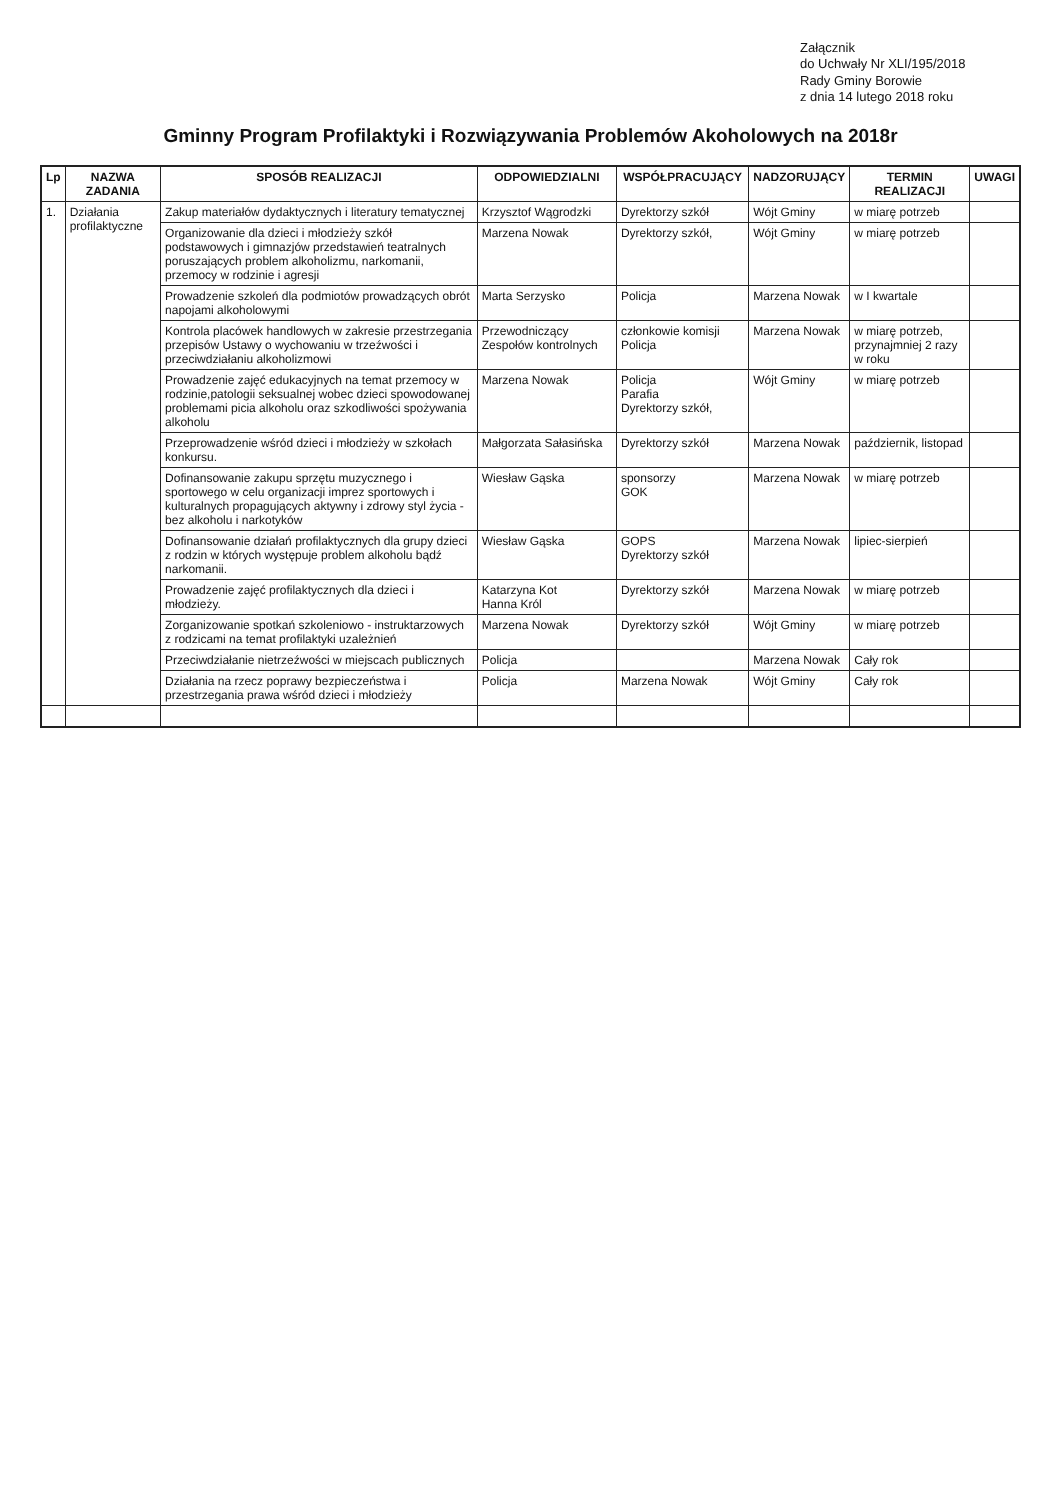Załącznik
do Uchwały Nr XLI/195/2018
Rady Gminy Borowie
z dnia 14 lutego 2018 roku
Gminny Program Profilaktyki i Rozwiązywania Problemów Akoholowych na 2018r
| Lp | NAZWA ZADANIA | SPOSÓB REALIZACJI | ODPOWIEDZIALNI | WSPÓŁPRACUJĄCY | NADZORUJĄCY | TERMIN REALIZACJI | UWAGI |
| --- | --- | --- | --- | --- | --- | --- | --- |
| 1. | Działania profilaktyczne | Zakup materiałów dydaktycznych i literatury tematycznej | Krzysztof Wągrodzki | Dyrektorzy szkół | Wójt Gminy | w miarę potrzeb | |
| | | Organizowanie dla dzieci i młodzieży szkół podstawowych i gimnazjów przedstawień teatralnych poruszających problem alkoholizmu, narkomanii, przemocy w rodzinie i agresji | Marzena Nowak | Dyrektorzy szkół, | Wójt Gminy | w miarę potrzeb | |
| | | Prowadzenie szkoleń dla podmiotów prowadzących obrót napojami alkoholowymi | Marta Serzysko | Policja | Marzena Nowak | w I kwartale | |
| | | Kontrola placówek handlowych w zakresie przestrzegania przepisów Ustawy o wychowaniu w trzeźwości i przeciwdziałaniu alkoholizmowi | Przewodniczący Zespołów kontrolnych | członkowie komisji Policja | Marzena Nowak | w miarę potrzeb, przynajmniej 2 razy w roku | |
| | | Prowadzenie zajęć edukacyjnych na temat przemocy w rodzinie,patologii seksualnej wobec dzieci spowodowanej problemami picia alkoholu oraz szkodliwości spożywania alkoholu | Marzena Nowak | Policja Parafia Dyrektorzy szkół, | Wójt Gminy | w miarę potrzeb | |
| | | Przeprowadzenie wśród dzieci i młodzieży w szkołach konkursu. | Małgorzata Sałasińska | Dyrektorzy szkół | Marzena Nowak | październik, listopad | |
| | | Dofinansowanie zakupu sprzętu muzycznego i sportowego w celu organizacji imprez sportowych i kulturalnych propagujących aktywny i zdrowy styl życia - bez alkoholu i narkotyków | Wiesław Gąska | sponsorzy GOK | Marzena Nowak | w miarę potrzeb | |
| | | Dofinansowanie działań profilaktycznych dla grupy dzieci z rodzin w których występuje problem alkoholu bądź narkomanii. | Wiesław Gąska | GOPS Dyrektorzy szkół | Marzena Nowak | lipiec-sierpień | |
| | | Prowadzenie zajęć profilaktycznych dla dzieci i młodzieży. | Katarzyna Kot Hanna Król | Dyrektorzy szkół | Marzena Nowak | w miarę potrzeb | |
| | | Zorganizowanie spotkań szkoleniowo - instruktarzowych z rodzicami na temat profilaktyki uzależnień | Marzena Nowak | Dyrektorzy szkół | Wójt Gminy | w miarę potrzeb | |
| | | Przeciwdziałanie nietrzeźwości w miejscach publicznych | Policja | | Marzena Nowak | Cały rok | |
| | | Działania na rzecz poprawy bezpieczeństwa i przestrzegania prawa wśród dzieci i młodzieży | Policja | Marzena Nowak | Wójt Gminy | Cały rok | |